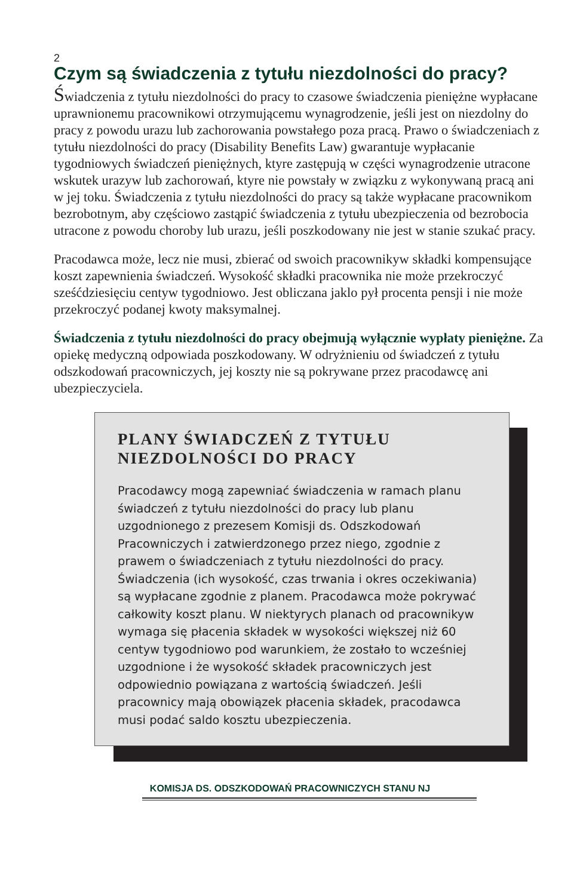2
Czym są świadczenia z tytułu niezdolności do pracy?
Świadczenia z tytułu niezdolności do pracy to czasowe świadczenia pieniężne wypłacane uprawnionemu pracownikowi otrzymującemu wynagrodzenie, jeśli jest on niezdolny do pracy z powodu urazu lub zachorowania powstałego poza pracą. Prawo o świadczeniach z tytułu niezdolności do pracy (Disability Benefits Law) gwarantuje wypłacanie tygodniowych świadczeń pieniężnych, ktyre zastępują w części wynagrodzenie utracone wskutek urazyw lub zachorowań, ktyre nie powstały w związku z wykonywaną pracą ani w jej toku. Świadczenia z tytułu niezdolności do pracy są także wypłacane pracownikom bezrobotnym, aby częściowo zastąpić świadczenia z tytułu ubezpieczenia od bezrobocia utracone z powodu choroby lub urazu, jeśli poszkodowany nie jest w stanie szukać pracy.
Pracodawca może, lecz nie musi, zbierać od swoich pracownikyw składki kompensujące koszt zapewnienia świadczeń. Wysokość składki pracownika nie może przekroczyć sześćdziesięciu centyw tygodniowo. Jest obliczana jaklo pył procenta pensji i nie może przekroczyć podanej kwoty maksymalnej.
Świadczenia z tytułu niezdolności do pracy obejmują wyłącznie wypłaty pieniężne. Za opiekę medyczną odpowiada poszkodowany. W odryżnieniu od świadczeń z tytułu odszkodowań pracowniczych, jej koszty nie są pokrywane przez pracodawcę ani ubezpieczyciela.
PLANY ŚWIADCZEŃ Z TYTUŁU NIEZDOLNOŚCI DO PRACY
Pracodawcy mogą zapewniać świadczenia w ramach planu świadczeń z tytułu niezdolności do pracy lub planu uzgodnionego z prezesem Komisji ds. Odszkodowań Pracowniczych i zatwierdzonego przez niego, zgodnie z prawem o świadczeniach z tytułu niezdolności do pracy. Świadczenia (ich wysokość, czas trwania i okres oczekiwania) są wypłacane zgodnie z planem. Pracodawca może pokrywać całkowity koszt planu. W niektyrych planach od pracownikyw wymaga się płacenia składek w wysokości większej niż 60 centyw tygodniowo pod warunkiem, że zostało to wcześniej uzgodnione i że wysokość składek pracowniczych jest odpowiednio powiązana z wartością świadczeń. Jeśli pracownicy mają obowiązek płacenia składek, pracodawca musi podać saldo kosztu ubezpieczenia.
KOMISJA DS. ODSZKODOWAŃ PRACOWNICZYCH STANU NJ